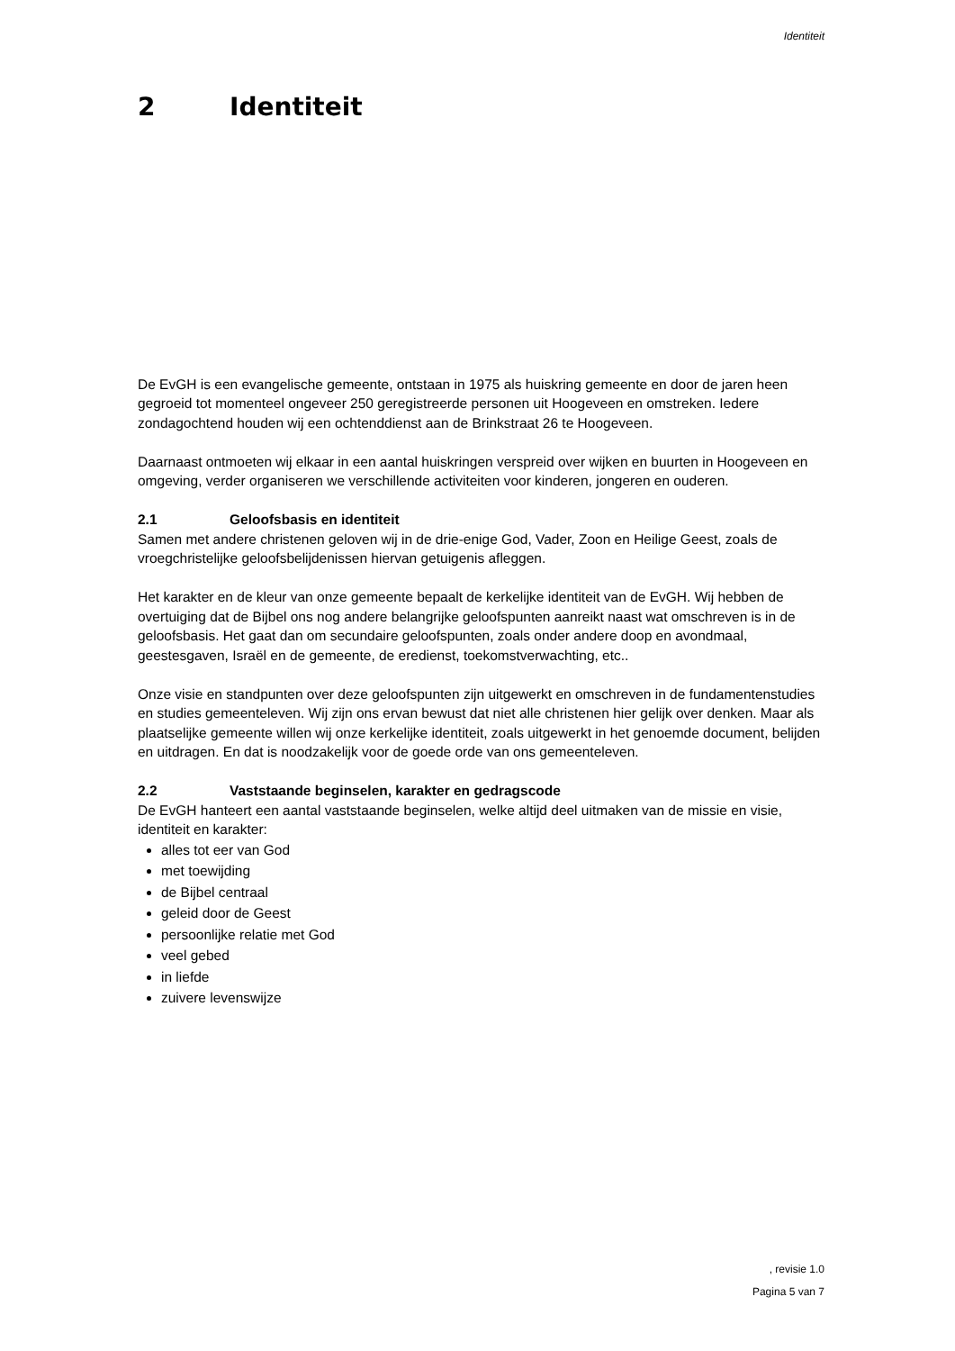Identiteit
2 Identiteit
De EvGH is een evangelische gemeente, ontstaan in 1975 als huiskring gemeente en door de jaren heen gegroeid tot momenteel ongeveer 250 geregistreerde personen uit Hoogeveen en omstreken. Iedere zondagochtend houden wij een ochtenddienst aan de Brinkstraat 26 te Hoogeveen.
Daarnaast ontmoeten wij elkaar in een aantal huiskringen verspreid over wijken en buurten in Hoogeveen en omgeving, verder organiseren we verschillende activiteiten voor kinderen, jongeren en ouderen.
2.1 Geloofsbasis en identiteit
Samen met andere christenen geloven wij in de drie-enige God, Vader, Zoon en Heilige Geest, zoals de vroegchristelijke geloofsbelijdenissen hiervan getuigenis afleggen.
Het karakter en de kleur van onze gemeente bepaalt de kerkelijke identiteit van de EvGH. Wij hebben de overtuiging dat de Bijbel ons nog andere belangrijke geloofspunten aanreikt naast wat omschreven is in de geloofsbasis. Het gaat dan om secundaire geloofspunten, zoals onder andere doop en avondmaal, geestesgaven, Israël en de gemeente, de eredienst, toekomstverwachting, etc..
Onze visie en standpunten over deze geloofspunten zijn uitgewerkt en omschreven in de fundamentenstudies en studies gemeenteleven. Wij zijn ons ervan bewust dat niet alle christenen hier gelijk over denken. Maar als plaatselijke gemeente willen wij onze kerkelijke identiteit, zoals uitgewerkt in het genoemde document, belijden en uitdragen. En dat is noodzakelijk voor de goede orde van ons gemeenteleven.
2.2 Vaststaande beginselen, karakter en gedragscode
De EvGH hanteert een aantal vaststaande beginselen, welke altijd deel uitmaken van de missie en visie, identiteit en karakter:
alles tot eer van God
met toewijding
de Bijbel centraal
geleid door de Geest
persoonlijke relatie met God
veel gebed
in liefde
zuivere levenswijze
, revisie 1.0
Pagina 5 van 7